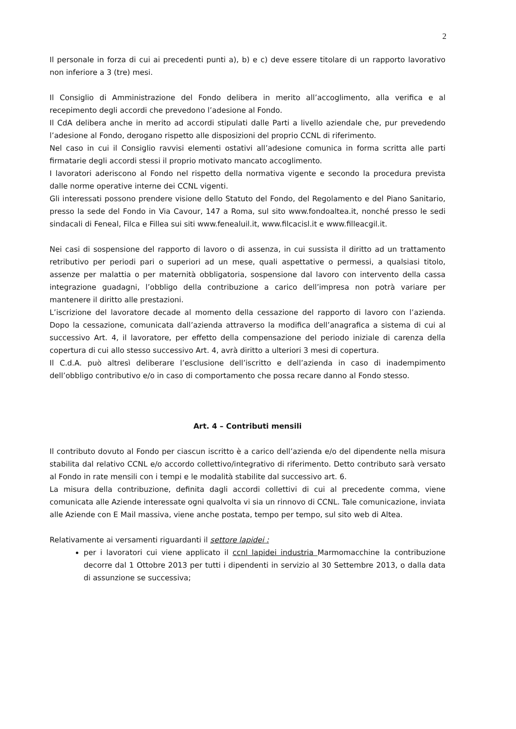2
Il personale in forza di cui ai precedenti punti a), b) e c) deve essere titolare di un rapporto lavorativo non inferiore a 3 (tre) mesi.
Il Consiglio di Amministrazione del Fondo delibera in merito all’accoglimento, alla verifica e al recepimento degli accordi che prevedono l’adesione al Fondo.
Il CdA delibera anche in merito ad accordi stipulati dalle Parti a livello aziendale che, pur prevedendo l’adesione al Fondo, derogano rispetto alle disposizioni del proprio CCNL di riferimento.
Nel caso in cui il Consiglio ravvisi elementi ostativi all’adesione comunica in forma scritta alle parti firmatarie degli accordi stessi il proprio motivato mancato accoglimento.
I lavoratori aderiscono al Fondo nel rispetto della normativa vigente e secondo la procedura prevista dalle norme operative interne dei CCNL vigenti.
Gli interessati possono prendere visione dello Statuto del Fondo, del Regolamento e del Piano Sanitario, presso la sede del Fondo in Via Cavour, 147 a Roma, sul sito www.fondoaltea.it, nonché presso le sedi sindacali di Feneal, Filca e Fillea sui siti www.fenealuil.it, www.filcacisl.it e www.filleacgil.it.
Nei casi di sospensione del rapporto di lavoro o di assenza, in cui sussista il diritto ad un trattamento retributivo per periodi pari o superiori ad un mese, quali aspettative o permessi, a qualsiasi titolo, assenze per malattia o per maternità obbligatoria, sospensione dal lavoro con intervento della cassa integrazione guadagni, l’obbligo della contribuzione a carico dell’impresa non potrà variare per mantenere il diritto alle prestazioni.
L’iscrizione del lavoratore decade al momento della cessazione del rapporto di lavoro con l’azienda. Dopo la cessazione, comunicata dall’azienda attraverso la modifica dell’anagrafica a sistema di cui al successivo Art. 4, il lavoratore, per effetto della compensazione del periodo iniziale di carenza della copertura di cui allo stesso successivo Art. 4, avrà diritto a ulteriori 3 mesi di copertura.
Il C.d.A. può altresì deliberare l’esclusione dell’iscritto e dell’azienda in caso di inadempimento dell’obbligo contributivo e/o in caso di comportamento che possa recare danno al Fondo stesso.
Art. 4 – Contributi mensili
Il contributo dovuto al Fondo per ciascun iscritto è a carico dell’azienda e/o del dipendente nella misura stabilita dal relativo CCNL e/o accordo collettivo/integrativo di riferimento. Detto contributo sarà versato al Fondo in rate mensili con i tempi e le modalità stabilite dal successivo art. 6.
La misura della contribuzione, definita dagli accordi collettivi di cui al precedente comma, viene comunicata alle Aziende interessate ogni qualvolta vi sia un rinnovo di CCNL. Tale comunicazione, inviata alle Aziende con E Mail massiva, viene anche postata, tempo per tempo, sul sito web di Altea.
Relativamente ai versamenti riguardanti il settore lapidei :
per i lavoratori cui viene applicato il ccnl lapidei industria Marmomacchine la contribuzione decorre dal 1 Ottobre 2013 per tutti i dipendenti in servizio al 30 Settembre 2013, o dalla data di assunzione se successiva;